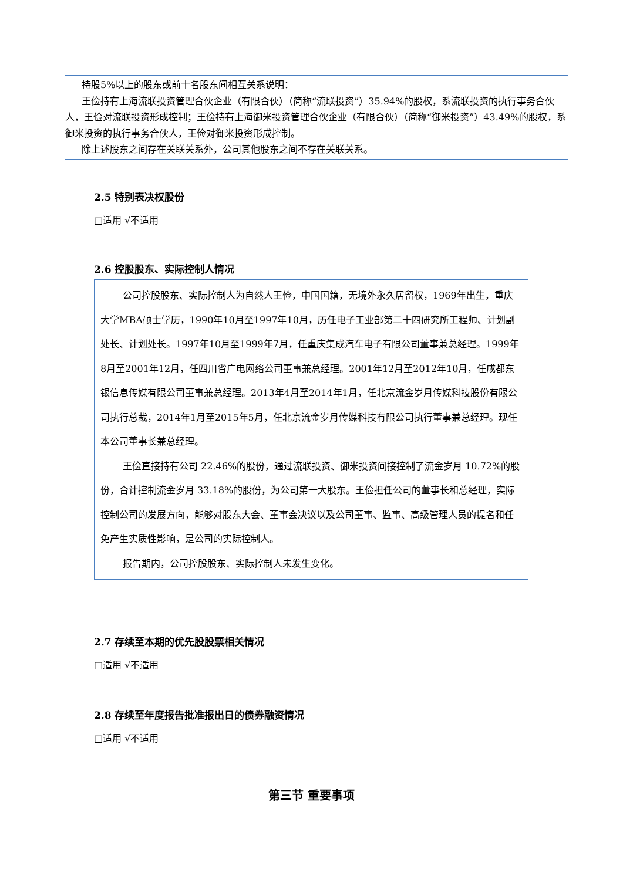持股5%以上的股东或前十名股东间相互关系说明：
王俭持有上海流联投资管理合伙企业（有限合伙）（简称“流联投资”）35.94%的股权，系流联投资的执行事务合伙人，王俭对流联投资形成控制；王俭持有上海御米投资管理合伙企业（有限合伙）（简称“御米投资”）43.49%的股权，系御米投资的执行事务合伙人，王俭对御米投资形成控制。
除上述股东之间存在关联关系外，公司其他股东之间不存在关联关系。
2.5 特别表决权股份
□适用 √不适用
2.6 控股股东、实际控制人情况
公司控股股东、实际控制人为自然人王俭，中国国籍，无境外永久居留权，1969年出生，重庆大学MBA硕士学历，1990年10月至1997年10月，历任电子工业部第二十四研究所工程师、计划副处长、计划处长。1997年10月至1999年7月，任重庆集成汽车电子有限公司董事兼总经理。1999年8月至2001年12月，任四川省广电网络公司董事兼总经理。2001年12月至2012年10月，任成都东银信息传媒有限公司董事兼总经理。2013年4月至2014年1月，任北京流金岁月传媒科技股份有限公司执行总裁，2014年1月至2015年5月，任北京流金岁月传媒科技有限公司执行董事兼总经理。现任本公司董事长兼总经理。
王俭直接持有公司 22.46%的股份，通过流联投资、御米投资间接控制了流金岁月 10.72%的股份，合计控制流金岁月 33.18%的股份，为公司第一大股东。王俭担任公司的董事长和总经理，实际控制公司的发展方向，能够对股东大会、董事会决议以及公司董事、监事、高级管理人员的提名和任免产生实质性影响，是公司的实际控制人。
报告期内，公司控股股东、实际控制人未发生变化。
2.7 存续至本期的优先股股票相关情况
□适用 √不适用
2.8 存续至年度报告批准报出日的债券融资情况
□适用 √不适用
第三节 重要事项